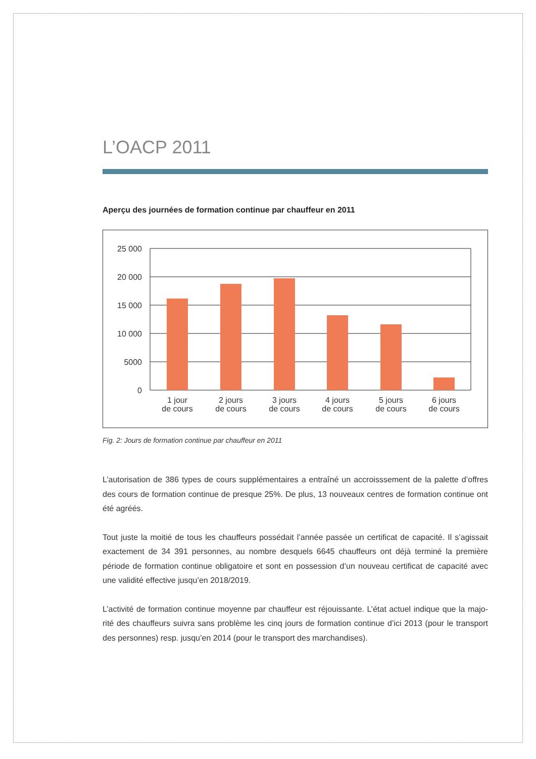L’OACP 2011
Aperçu des journées de formation continue par chauffeur en 2011
25 000
20 000
15 000
10 000
5000
0
1 jour
de cours
2 jours
de cours
3 jours
de cours
4 jours
de cours
5 jours
de cours
6 jours
de cours
Fig. 2: Jours de formation continue par chauffeur en 2011
L’autorisation de 386 types de cours supplémentaires a entraîné un accroisssement de la palette d’offres des cours de formation continue de presque 25%. De plus, 13 nouveaux centres de formation continue ont été agréés.
Tout juste la moitié de tous les chauffeurs possédait l’année passée un certificat de capacité. Il s’agissait exactement de 34 391 personnes, au nombre desquels 6645 chauffeurs ont déjà terminé la première période de formation continue obligatoire et sont en possession d’un nouveau certificat de capacité avec une validité effective jusqu’en 2018/2019.
L’activité de formation continue moyenne par chauffeur est réjouissante. L’état actuel indique que la majo-rité des chauffeurs suivra sans problème les cinq jours de formation continue d’ici 2013 (pour le transport des personnes) resp. jusqu’en 2014 (pour le transport des marchandises).